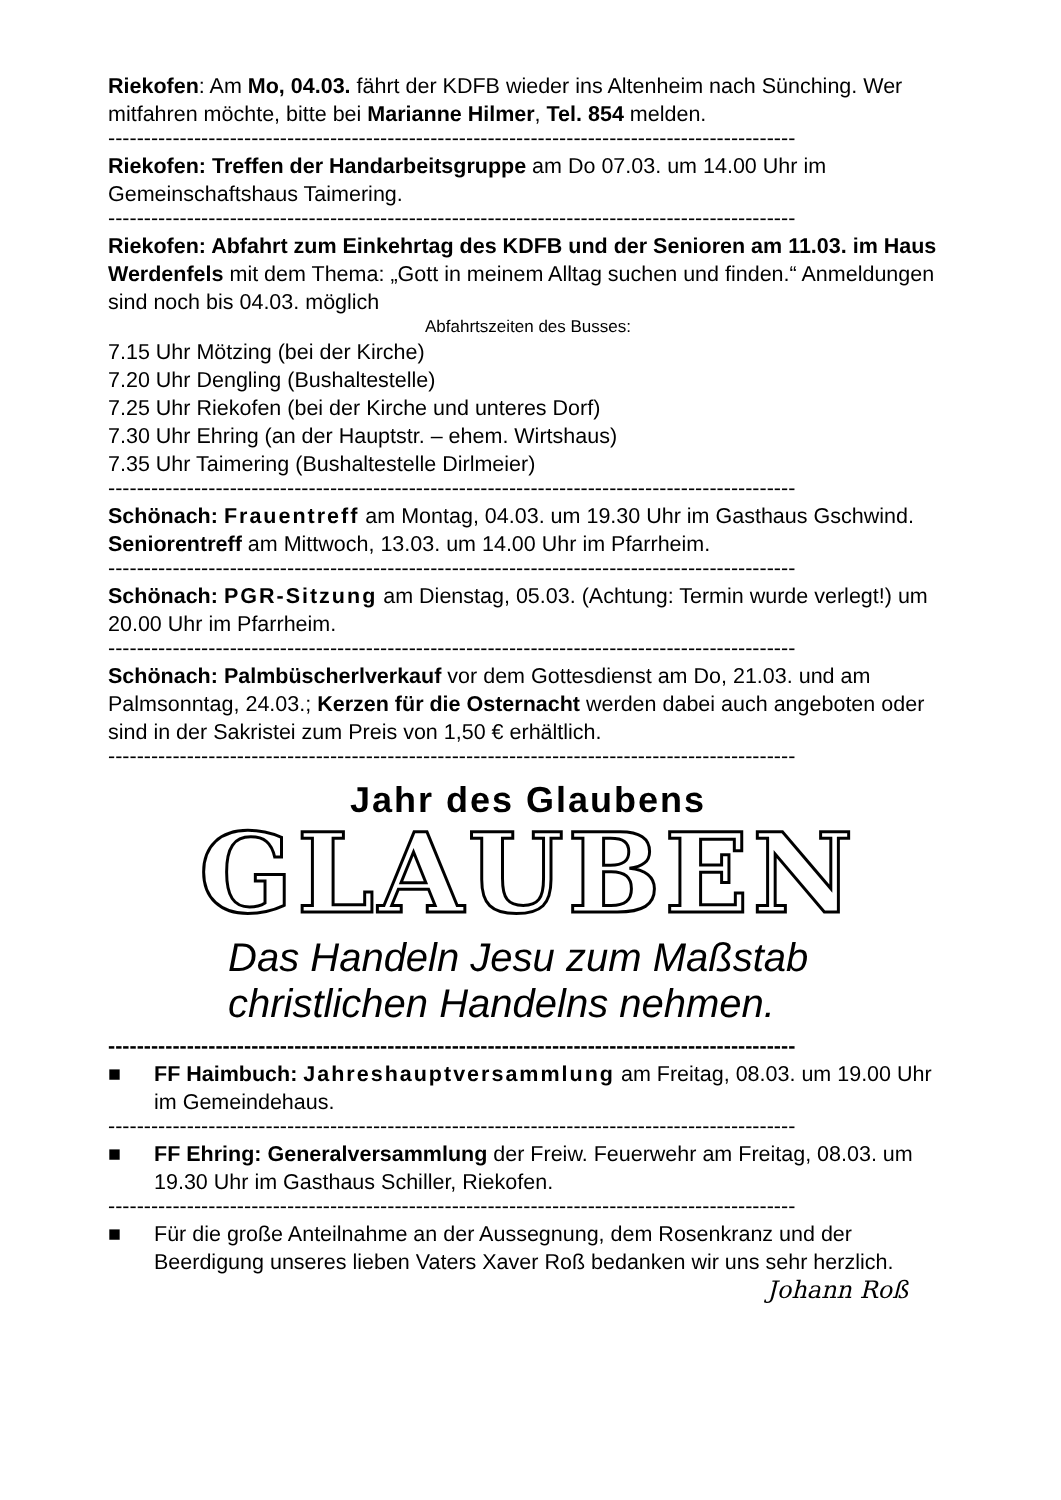Riekofen: Am Mo, 04.03. fährt der KDFB wieder ins Altenheim nach Sünching. Wer mitfahren möchte, bitte bei Marianne Hilmer, Tel. 854 melden.
------------------------------------------------------------------------------------------------
Riekofen: Treffen der Handarbeitsgruppe am Do 07.03. um 14.00 Uhr im Gemeinschaftshaus Taimering.
------------------------------------------------------------------------------------------------
Riekofen: Abfahrt zum Einkehrtag des KDFB und der Senioren am 11.03. im Haus Werdenfels mit dem Thema: „Gott in meinem Alltag suchen und finden.“ Anmeldungen sind noch bis 04.03. möglich
Abfahrtszeiten des Busses:
7.15 Uhr Mötzing (bei der Kirche)
7.20 Uhr Dengling (Bushaltestelle)
7.25 Uhr Riekofen (bei der Kirche und unteres Dorf)
7.30 Uhr Ehring (an der Hauptstr. – ehem. Wirtshaus)
7.35 Uhr Taimering (Bushaltestelle Dirlmeier)
------------------------------------------------------------------------------------------------
Schönach: Frauentreff am Montag, 04.03. um 19.30 Uhr im Gasthaus Gschwind. Seniorentreff am Mittwoch, 13.03. um 14.00 Uhr im Pfarrheim.
------------------------------------------------------------------------------------------------
Schönach: PGR-Sitzung am Dienstag, 05.03. (Achtung: Termin wurde verlegt!) um 20.00 Uhr im Pfarrheim.
------------------------------------------------------------------------------------------------
Schönach: Palmbüscherlverkauf vor dem Gottesdienst am Do, 21.03. und am Palmsonntag, 24.03.; Kerzen für die Osternacht werden dabei auch angeboten oder sind in der Sakristei zum Preis von 1,50 € erhältlich.
------------------------------------------------------------------------------------------------
Jahr des Glaubens
GLAUBEN
Das Handeln Jesu zum Maßstab
christlichen Handelns nehmen.
------------------------------------------------------------------------------------------------
■ FF Haimbuch: Jahreshauptversammlung am Freitag, 08.03. um 19.00 Uhr im Gemeindehaus.
------------------------------------------------------------------------------------------------
■ FF Ehring: Generalversammlung der Freiw. Feuerwehr am Freitag, 08.03. um 19.30 Uhr im Gasthaus Schiller, Riekofen.
------------------------------------------------------------------------------------------------
■ Für die große Anteilnahme an der Aussegnung, dem Rosenkranz und der Beerdigung unseres lieben Vaters Xaver Roß bedanken wir uns sehr herzlich. Johann Roß